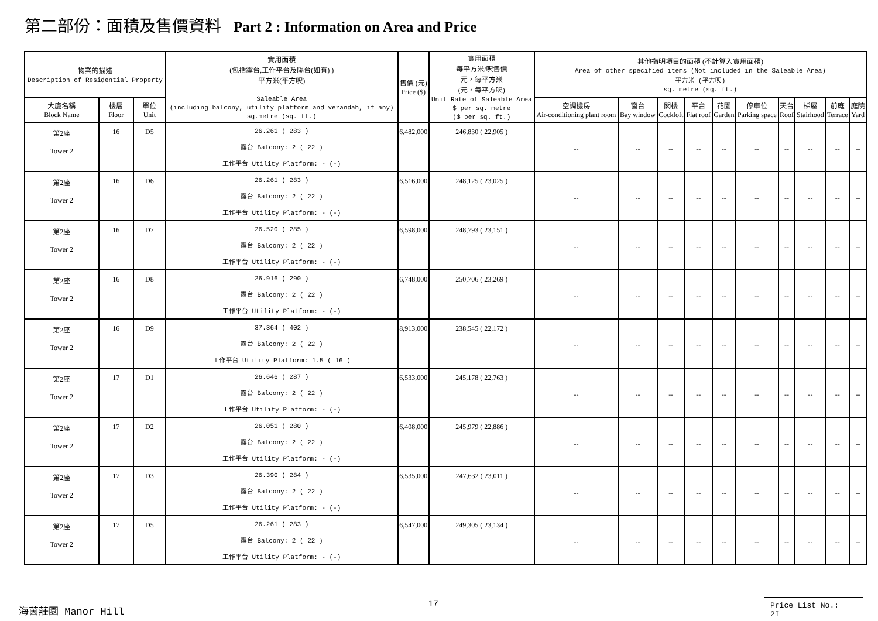第二部份：面積及售價資料 Part 2 : Information on Area and Price
| 物業的描述 Description of Residential Property | | | 實用面積 (包括露台,工作平台及陽台(如有) ) 平方米(平方呎) Saleable Area (including balcony, utility platform and verandah, if any) sq.metre (sq. ft.) | 售價 (元) Price ($) | 實用面積 每平方米/呎售價 元，每平方米 (元，每平方呎) Unit Rate of Saleable Area $ per sq. metre ($ per sq. ft.) | 其他指明項目的面積 (不計算入實用面積) Area of other specified items (Not included in the Saleable Area) 平方米 (平方呎) sq. metre (sq. ft.) | | | | | | | | | |
| --- | --- | --- | --- | --- | --- | --- | --- | --- | --- | --- | --- | --- | --- | --- | --- |
| 大廈名稱 Block Name | 樓層 Floor | 單位 Unit | | | | 空調機房 Air-conditioning plant room | 窗台 Bay window | 閣樓 Cockloft | 平台 Flat roof | 花園 Garden | 停車位 Parking space | 天台 Roof | 梯屋 Stairhood | 前庭 Terrace | 庭院 Yard |
| 第2座 Tower 2 | 16 | D5 | 26.261 ( 283 ) 露台 Balcony: 2 ( 22 ) 工作平台 Utility Platform: - (-) | 6,482,000 | 246,830 ( 22,905 ) | -- | -- | -- | -- | -- | -- | -- | -- | -- | -- |
| 第2座 Tower 2 | 16 | D6 | 26.261 ( 283 ) 露台 Balcony: 2 ( 22 ) 工作平台 Utility Platform: - (-) | 6,516,000 | 248,125 ( 23,025 ) | -- | -- | -- | -- | -- | -- | -- | -- | -- | -- |
| 第2座 Tower 2 | 16 | D7 | 26.520 ( 285 ) 露台 Balcony: 2 ( 22 ) 工作平台 Utility Platform: - (-) | 6,598,000 | 248,793 ( 23,151 ) | -- | -- | -- | -- | -- | -- | -- | -- | -- | -- |
| 第2座 Tower 2 | 16 | D8 | 26.916 ( 290 ) 露台 Balcony: 2 ( 22 ) 工作平台 Utility Platform: - (-) | 6,748,000 | 250,706 ( 23,269 ) | -- | -- | -- | -- | -- | -- | -- | -- | -- | -- |
| 第2座 Tower 2 | 16 | D9 | 37.364 ( 402 ) 露台 Balcony: 2 ( 22 ) 工作平台 Utility Platform: 1.5 ( 16 ) | 8,913,000 | 238,545 ( 22,172 ) | -- | -- | -- | -- | -- | -- | -- | -- | -- | -- |
| 第2座 Tower 2 | 17 | D1 | 26.646 ( 287 ) 露台 Balcony: 2 ( 22 ) 工作平台 Utility Platform: - (-) | 6,533,000 | 245,178 ( 22,763 ) | -- | -- | -- | -- | -- | -- | -- | -- | -- | -- |
| 第2座 Tower 2 | 17 | D2 | 26.051 ( 280 ) 露台 Balcony: 2 ( 22 ) 工作平台 Utility Platform: - (-) | 6,408,000 | 245,979 ( 22,886 ) | -- | -- | -- | -- | -- | -- | -- | -- | -- | -- |
| 第2座 Tower 2 | 17 | D3 | 26.390 ( 284 ) 露台 Balcony: 2 ( 22 ) 工作平台 Utility Platform: - (-) | 6,535,000 | 247,632 ( 23,011 ) | -- | -- | -- | -- | -- | -- | -- | -- | -- | -- |
| 第2座 Tower 2 | 17 | D5 | 26.261 ( 283 ) 露台 Balcony: 2 ( 22 ) 工作平台 Utility Platform: - (-) | 6,547,000 | 249,305 ( 23,134 ) | -- | -- | -- | -- | -- | -- | -- | -- | -- | -- |
海茵莊園 Manor Hill 17
Price List No.: 2I